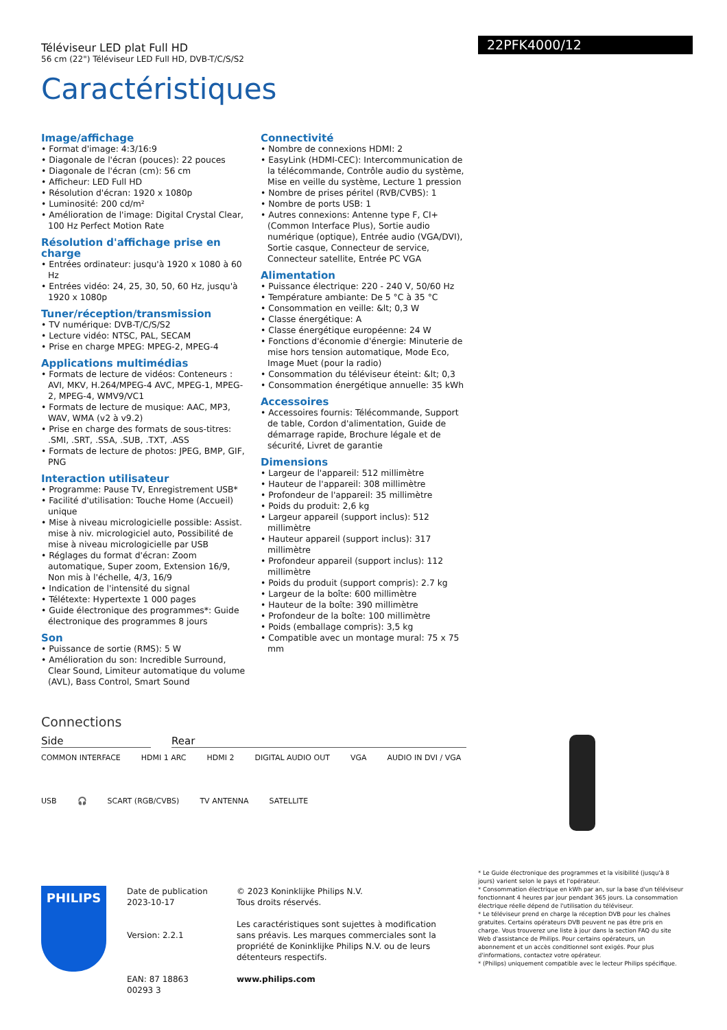Téléviseur LED plat Full HD
56 cm (22") Téléviseur LED Full HD, DVB-T/C/S/S2
22PFK4000/12
Caractéristiques
Image/affichage
• Format d'image: 4:3/16:9
• Diagonale de l'écran (pouces): 22 pouces
• Diagonale de l'écran (cm): 56 cm
• Afficheur: LED Full HD
• Résolution d'écran: 1920 x 1080p
• Luminosité: 200 cd/m²
• Amélioration de l'image: Digital Crystal Clear, 100 Hz Perfect Motion Rate
Résolution d'affichage prise en charge
• Entrées ordinateur: jusqu'à 1920 x 1080 à 60 Hz
• Entrées vidéo: 24, 25, 30, 50, 60 Hz, jusqu'à 1920 x 1080p
Tuner/réception/transmission
• TV numérique: DVB-T/C/S/S2
• Lecture vidéo: NTSC, PAL, SECAM
• Prise en charge MPEG: MPEG-2, MPEG-4
Applications multimédias
• Formats de lecture de vidéos: Conteneurs : AVI, MKV, H.264/MPEG-4 AVC, MPEG-1, MPEG-2, MPEG-4, WMV9/VC1
• Formats de lecture de musique: AAC, MP3, WAV, WMA (v2 à v9.2)
• Prise en charge des formats de sous-titres: .SMI, .SRT, .SSA, .SUB, .TXT, .ASS
• Formats de lecture de photos: JPEG, BMP, GIF, PNG
Interaction utilisateur
• Programme: Pause TV, Enregistrement USB*
• Facilité d'utilisation: Touche Home (Accueil) unique
• Mise à niveau micrologicielle possible: Assist. mise à niv. micrologiciel auto, Possibilité de mise à niveau micrologicielle par USB
• Réglages du format d'écran: Zoom automatique, Super zoom, Extension 16/9, Non mis à l'échelle, 4/3, 16/9
• Indication de l'intensité du signal
• Télétexte: Hypertexte 1 000 pages
• Guide électronique des programmes*: Guide électronique des programmes 8 jours
Son
• Puissance de sortie (RMS): 5 W
• Amélioration du son: Incredible Surround, Clear Sound, Limiteur automatique du volume (AVL), Bass Control, Smart Sound
Connectivité
• Nombre de connexions HDMI: 2
• EasyLink (HDMI-CEC): Intercommunication de la télécommande, Contrôle audio du système, Mise en veille du système, Lecture 1 pression
• Nombre de prises péritel (RVB/CVBS): 1
• Nombre de ports USB: 1
• Autres connexions: Antenne type F, CI+ (Common Interface Plus), Sortie audio numérique (optique), Entrée audio (VGA/DVI), Sortie casque, Connecteur de service, Connecteur satellite, Entrée PC VGA
Alimentation
• Puissance électrique: 220 - 240 V, 50/60 Hz
• Température ambiante: De 5 °C à 35 °C
• Consommation en veille: &lt; 0,3 W
• Classe énergétique: A
• Classe énergétique européenne: 24 W
• Fonctions d'économie d'énergie: Minuterie de mise hors tension automatique, Mode Eco, Image Muet (pour la radio)
• Consommation du téléviseur éteint: &lt; 0,3
• Consommation énergétique annuelle: 35 kWh
Accessoires
• Accessoires fournis: Télécommande, Support de table, Cordon d'alimentation, Guide de démarrage rapide, Brochure légale et de sécurité, Livret de garantie
Dimensions
• Largeur de l'appareil: 512 millimètre
• Hauteur de l'appareil: 308 millimètre
• Profondeur de l'appareil: 35 millimètre
• Poids du produit: 2,6 kg
• Largeur appareil (support inclus): 512 millimètre
• Hauteur appareil (support inclus): 317 millimètre
• Profondeur appareil (support inclus): 112 millimètre
• Poids du produit (support compris): 2.7 kg
• Largeur de la boîte: 600 millimètre
• Hauteur de la boîte: 390 millimètre
• Profondeur de la boîte: 100 millimètre
• Poids (emballage compris): 3,5 kg
• Compatible avec un montage mural: 75 x 75 mm
Connections
Side Rear
COMMON INTERFACE HDMI 1 ARC HDMI 2 DIGITAL AUDIO OUT VGA AUDIO IN DVI / VGA
USB 🎧 SCART (RGB/CVBS) TV ANTENNA SATELLITE
* Le Guide électronique des programmes et la visibilité (jusqu'à 8 jours) varient selon le pays et l'opérateur.
* Consommation électrique en kWh par an, sur la base d'un téléviseur fonctionnant 4 heures par jour pendant 365 jours. La consommation électrique réelle dépend de l'utilisation du téléviseur.
* Le téléviseur prend en charge la réception DVB pour les chaînes gratuites. Certains opérateurs DVB peuvent ne pas être pris en charge. Vous trouverez une liste à jour dans la section FAQ du site Web d'assistance de Philips. Pour certains opérateurs, un abonnement et un accès conditionnel sont exigés. Pour plus d'informations, contactez votre opérateur.
* (Philips) uniquement compatible avec le lecteur Philips spécifique.
PHILIPS
Date de publication
2023-10-17
Version: 2.2.1
EAN: 87 18863 00293 3
© 2023 Koninklijke Philips N.V.
Tous droits réservés.
Les caractéristiques sont sujettes à modification sans préavis. Les marques commerciales sont la propriété de Koninklijke Philips N.V. ou de leurs détenteurs respectifs.
www.philips.com